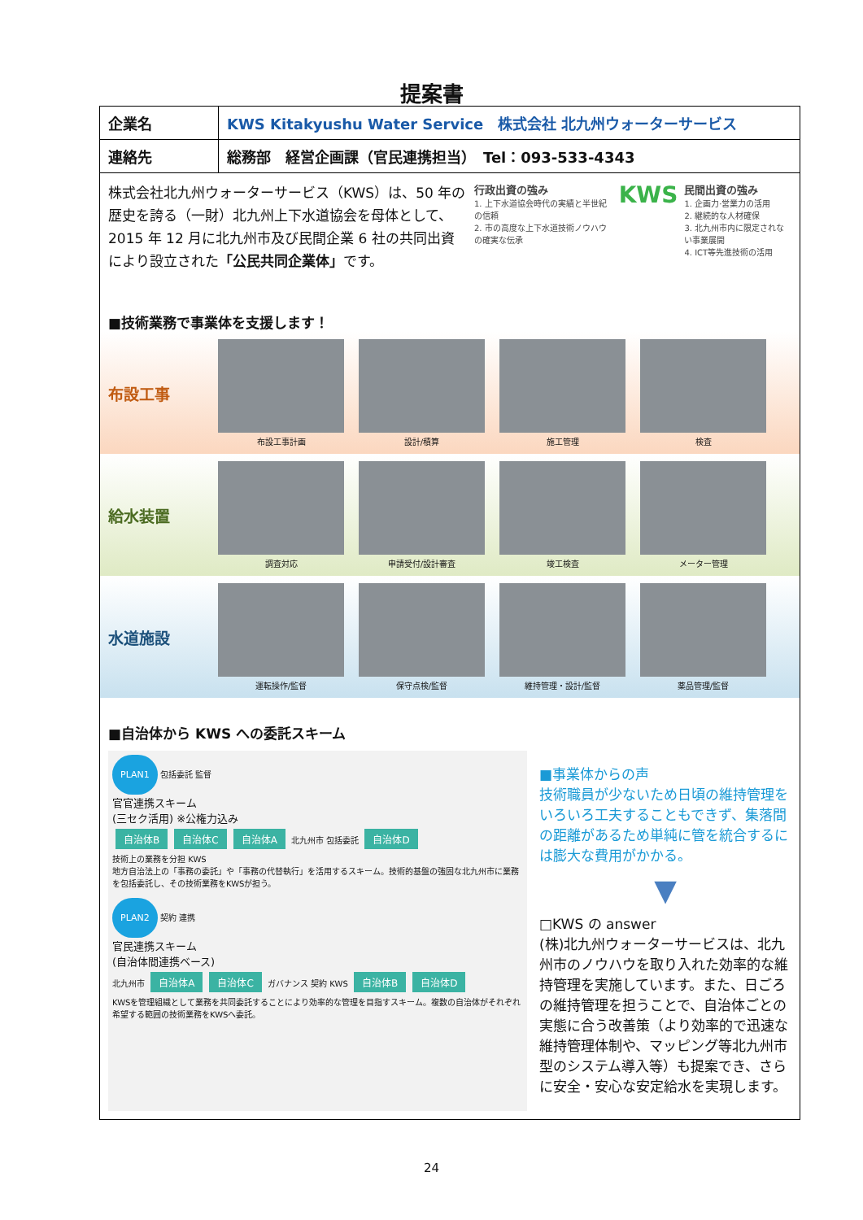提案書
| 企業名 | KWS Kitakyushu Water Service 株式会社 北九州ウォーターサービス |
| 連絡先 | 総務部 経営企画課（官民連携担当） Tel：093-533-4343 |
株式会社北九州ウォーターサービス（KWS）は、50 年の歴史を誇る（一財）北九州上下水道協会を母体として、2015 年 12 月に北九州市及び民間企業 6 社の共同出資により設立された「公民共同企業体」です。
行政出資の強み
1. 上下水道協会時代の実績と半世紀の信頼
2. 市の高度な上下水道技術ノウハウの確実な伝承
KWS
民間出資の強み
1. 企画力·営業力の活用
2. 継続的な人材確保
3. 北九州市内に限定されない事業展開
4. ICT等先進技術の活用
■技術業務で事業体を支援します！
布設工事
布設工事計画 設計/積算 施工管理 検査
給水装置
調査対応 申請受付/設計審査 竣工検査 メーター管理
水道施設
運転操作/監督 保守点検/監督 維持管理・設計/監督 薬品管理/監督
■自治体から KWS への委託スキーム
PLAN1 包括委託 監督
官官連携スキーム
(三セク活用) ※公権力込み
自治体B 自治体C 自治体A 北九州市 包括委託 自治体D
技術上の業務を分担 KWS
地方自治法上の「事務の委託」や「事務の代替執行」を活用するスキーム。技術的基盤の強固な北九州市に業務を包括委託し、その技術業務をKWSが担う。
PLAN2 契約 連携
官民連携スキーム
(自治体間連携ベース)
北九州市 自治体A 自治体C ガバナンス 契約 KWS 自治体B 自治体D
KWSを管理組織として業務を共同委託することにより効率的な管理を目指すスキーム。複数の自治体がそれぞれ希望する範囲の技術業務をKWSへ委託。
■事業体からの声
技術職員が少ないため日頃の維持管理をいろいろ工夫することもできず、集落間の距離があるため単純に管を統合するには膨大な費用がかかる。
▼
□KWS の answer
(株)北九州ウォーターサービスは、北九州市のノウハウを取り入れた効率的な維持管理を実施しています。また、日ごろの維持管理を担うことで、自治体ごとの実態に合う改善策（より効率的で迅速な維持管理体制や、マッピング等北九州市型のシステム導入等）も提案でき、さらに安全・安心な安定給水を実現します。
24